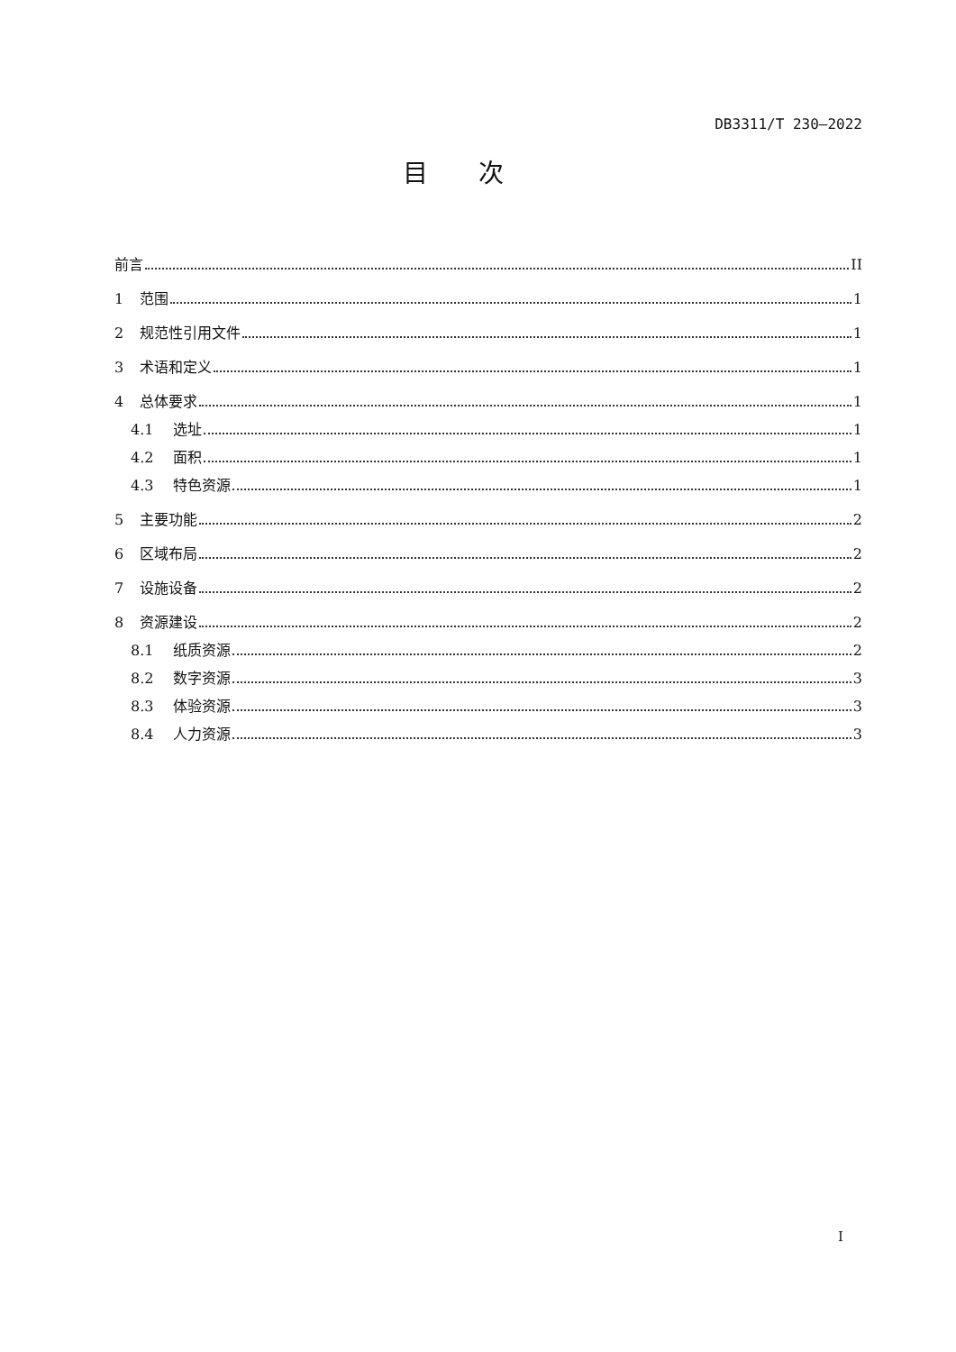DB3311/T 230—2022
目次
前言 II
1 范围 1
2 规范性引用文件 1
3 术语和定义 1
4 总体要求 1
4.1 选址 1
4.2 面积 1
4.3 特色资源 1
5 主要功能 2
6 区域布局 2
7 设施设备 2
8 资源建设 2
8.1 纸质资源 2
8.2 数字资源 3
8.3 体验资源 3
8.4 人力资源 3
I